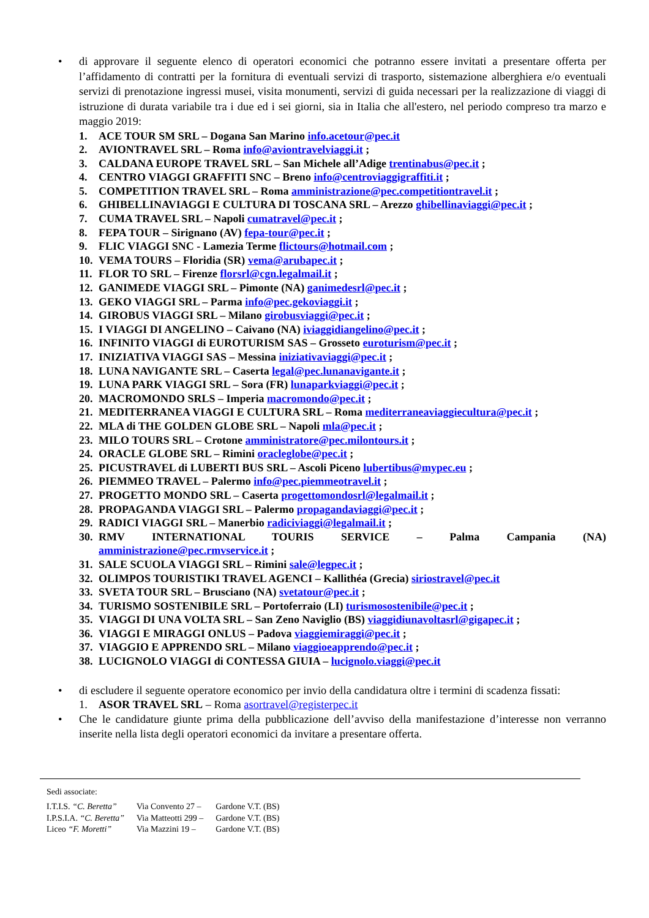• di approvare il seguente elenco di operatori economici che potranno essere invitati a presentare offerta per l’affidamento di contratti per la fornitura di eventuali servizi di trasporto, sistemazione alberghiera e/o eventuali servizi di prenotazione ingressi musei, visita monumenti, servizi di guida necessari per la realizzazione di viaggi di istruzione di durata variabile tra i due ed i sei giorni, sia in Italia che all'estero, nel periodo compreso tra marzo e maggio 2019:
1. ACE TOUR SM SRL – Dogana San Marino info.acetour@pec.it
2. AVIONTRAVEL SRL – Roma info@aviontravelviaggi.it ;
3. CALDANA EUROPE TRAVEL SRL – San Michele all’Adige trentinabus@pec.it ;
4. CENTRO VIAGGI GRAFFITI SNC – Breno info@centroviaggigraffiti.it ;
5. COMPETITION TRAVEL SRL – Roma amministrazione@pec.competitiontravel.it ;
6. GHIBELLINAVIAGGI E CULTURA DI TOSCANA SRL – Arezzo ghibellinaviaggi@pec.it ;
7. CUMA TRAVEL SRL – Napoli cumatravel@pec.it ;
8. FEPA TOUR – Sirignano (AV) fepa-tour@pec.it ;
9. FLIC VIAGGI SNC - Lamezia Terme flictours@hotmail.com ;
10. VEMA TOURS – Floridia (SR) vema@arubapec.it ;
11. FLOR TO SRL – Firenze florsrl@cgn.legalmail.it ;
12. GANIMEDE VIAGGI SRL – Pimonte (NA) ganimedesrl@pec.it ;
13. GEKO VIAGGI SRL – Parma info@pec.gekoviaggi.it ;
14. GIROBUS VIAGGI SRL – Milano girobusviaggi@pec.it ;
15. I VIAGGI DI ANGELINO – Caivano (NA) iviaggidiangelino@pec.it ;
16. INFINITO VIAGGI di EUROTURISM SAS – Grosseto euroturism@pec.it ;
17. INIZIATIVA VIAGGI SAS – Messina iniziativaviaggi@pec.it ;
18. LUNA NAVIGANTE SRL – Caserta legal@pec.lunanavigante.it ;
19. LUNA PARK VIAGGI SRL – Sora (FR) lunaparkviaggi@pec.it ;
20. MACROMONDO SRLS – Imperia macromondo@pec.it ;
21. MEDITERRANEA VIAGGI E CULTURA SRL – Roma mediterraneaviaggiecultura@pec.it ;
22. MLA di THE GOLDEN GLOBE SRL – Napoli mla@pec.it ;
23. MILO TOURS SRL – Crotone amministratore@pec.milontours.it ;
24. ORACLE GLOBE SRL – Rimini oracleglobe@pec.it ;
25. PICUSTRAVEL di LUBERTI BUS SRL – Ascoli Piceno lubertibus@mypec.eu ;
26. PIEMMEO TRAVEL – Palermo info@pec.piemmeotravel.it ;
27. PROGETTO MONDO SRL – Caserta progettomondosrl@legalmail.it ;
28. PROPAGANDA VIAGGI SRL – Palermo propagandaviaggi@pec.it ;
29. RADICI VIAGGI SRL – Manerbio radiciviaggi@legalmail.it ;
30. RMV INTERNATIONAL TOURIS SERVICE – Palma Campania (NA) amministrazione@pec.rmvservice.it ;
31. SALE SCUOLA VIAGGI SRL – Rimini sale@legpec.it ;
32. OLIMPOS TOURISTIKI TRAVEL AGENCI – Kallithéa (Grecia) siriostravel@pec.it
33. SVETA TOUR SRL – Brusciano (NA) svetatour@pec.it ;
34. TURISMO SOSTENIBILE SRL – Portoferraio (LI) turismosostenibile@pec.it ;
35. VIAGGI DI UNA VOLTA SRL – San Zeno Naviglio (BS) viaggidiunavoltasrl@gigapec.it ;
36. VIAGGI E MIRAGGI ONLUS – Padova viaggiemiraggi@pec.it ;
37. VIAGGIO E APPRENDO SRL – Milano viaggioeapprendo@pec.it ;
38. LUCIGNOLO VIAGGI di CONTESSA GIUIA – lucignolo.viaggi@pec.it
• di escludere il seguente operatore economico per invio della candidatura oltre i termini di scadenza fissati:
1. ASOR TRAVEL SRL – Roma asortravel@registerpec.it
• Che le candidature giunte prima della pubblicazione dell’avviso della manifestazione d’interesse non verranno inserite nella lista degli operatori economici da invitare a presentare offerta.
Sedi associate:
| I.T.I.S. “C. Beretta” | Via Convento 27 – | Gardone V.T. (BS) |
| I.P.S.I.A. “C. Beretta” | Via Matteotti 299 – | Gardone V.T. (BS) |
| Liceo “F. Moretti” | Via Mazzini 19 – | Gardone V.T. (BS) |